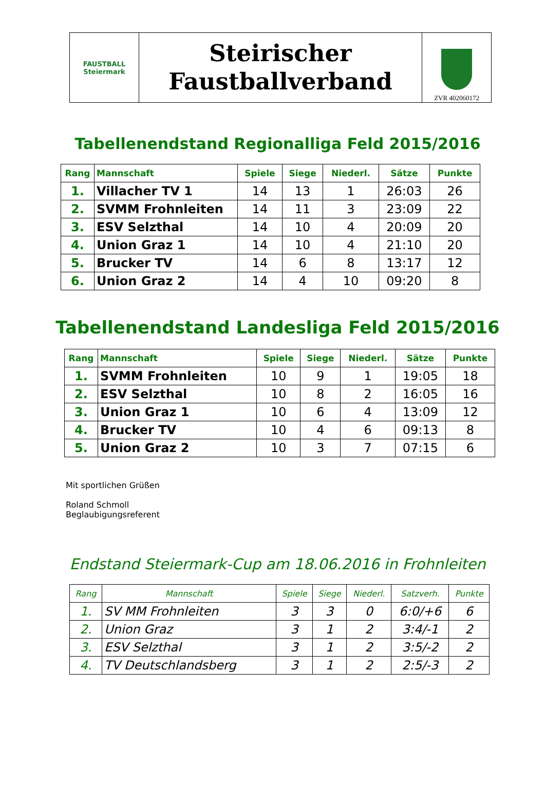FAUSTBALL
Steiermark
Steirischer
Faustballverband
ZVR 402060172
Tabellenendstand Regionalliga Feld 2015/2016
| Rang | Mannschaft | Spiele | Siege | Niederl. | Sätze | Punkte |
| --- | --- | --- | --- | --- | --- | --- |
| 1. | Villacher TV 1 | 14 | 13 | 1 | 26:03 | 26 |
| 2. | SVMM Frohnleiten | 14 | 11 | 3 | 23:09 | 22 |
| 3. | ESV Selzthal | 14 | 10 | 4 | 20:09 | 20 |
| 4. | Union Graz 1 | 14 | 10 | 4 | 21:10 | 20 |
| 5. | Brucker TV | 14 | 6 | 8 | 13:17 | 12 |
| 6. | Union Graz 2 | 14 | 4 | 10 | 09:20 | 8 |
Tabellenendstand Landesliga Feld 2015/2016
| Rang | Mannschaft | Spiele | Siege | Niederl. | Sätze | Punkte |
| --- | --- | --- | --- | --- | --- | --- |
| 1. | SVMM Frohnleiten | 10 | 9 | 1 | 19:05 | 18 |
| 2. | ESV Selzthal | 10 | 8 | 2 | 16:05 | 16 |
| 3. | Union Graz 1 | 10 | 6 | 4 | 13:09 | 12 |
| 4. | Brucker TV | 10 | 4 | 6 | 09:13 | 8 |
| 5. | Union Graz 2 | 10 | 3 | 7 | 07:15 | 6 |
Mit sportlichen Grüßen
Roland Schmoll
Beglaubigungsreferent
Endstand Steiermark-Cup am 18.06.2016 in Frohnleiten
| Rang | Mannschaft | Spiele | Siege | Niederl. | Satzverh. | Punkte |
| --- | --- | --- | --- | --- | --- | --- |
| 1. | SV MM Frohnleiten | 3 | 3 | 0 | 6:0/+6 | 6 |
| 2. | Union Graz | 3 | 1 | 2 | 3:4/-1 | 2 |
| 3. | ESV Selzthal | 3 | 1 | 2 | 3:5/-2 | 2 |
| 4. | TV Deutschlandsberg | 3 | 1 | 2 | 2:5/-3 | 2 |